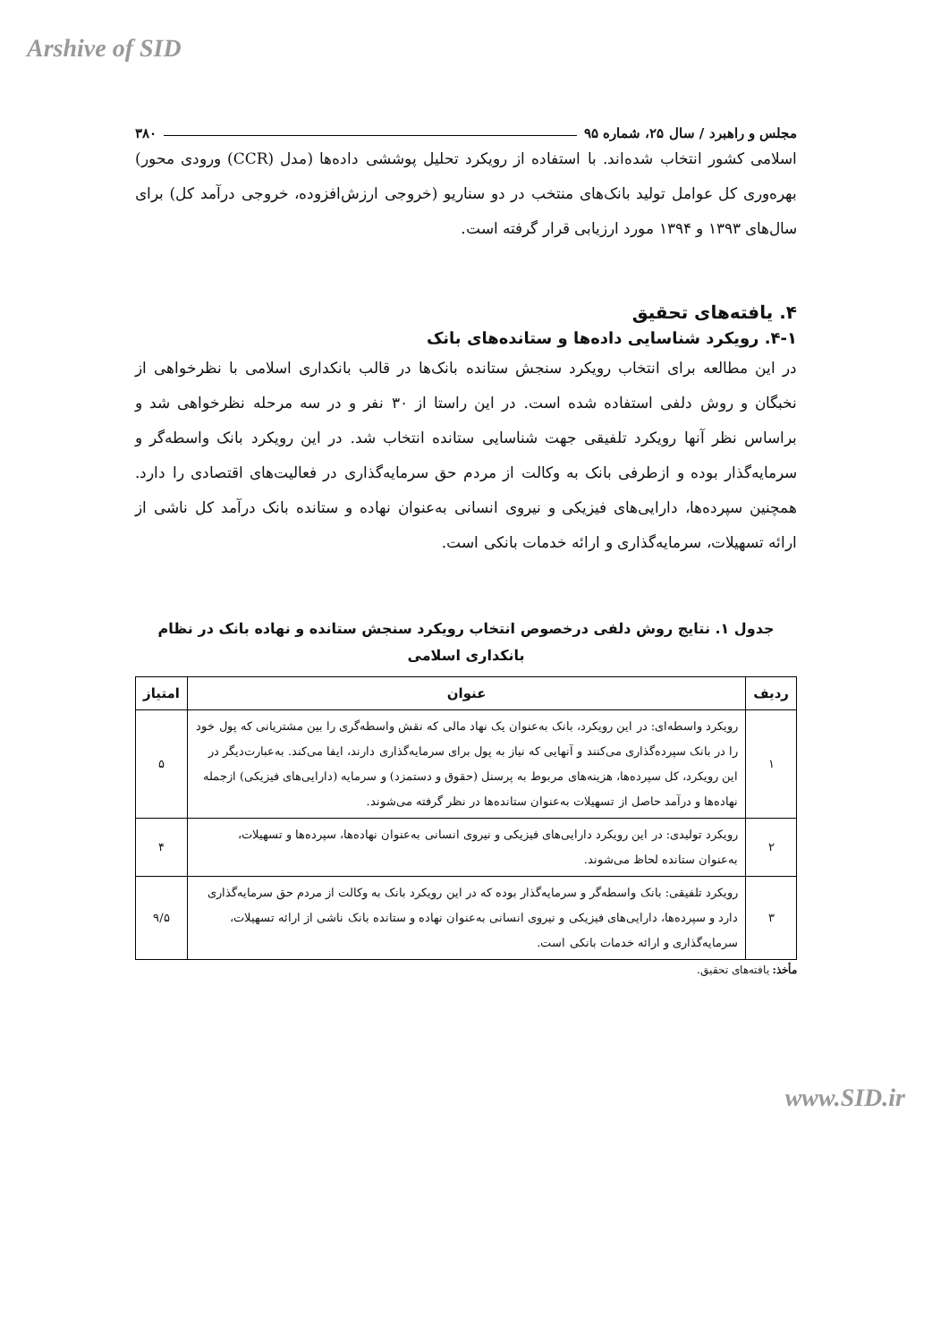Arshive of SID
مجلس و راهبرد / سال ۲۵، شماره ۹۵ ۳۸۰
اسلامی کشور انتخاب شده‌اند. با استفاده از رویکرد تحلیل پوششی داده‌ها (مدل (CCR) ورودی محور) بهره‌وری کل عوامل تولید بانک‌های منتخب در دو سناریو (خروجی ارزش‌افزوده، خروجی درآمد کل) برای سال‌های ۱۳۹۳ و ۱۳۹۴ مورد ارزیابی قرار گرفته است.
۴. یافته‌های تحقیق
۴-۱. رویکرد شناسایی داده‌ها و ستانده‌های بانک
در این مطالعه برای انتخاب رویکرد سنجش ستانده بانک‌ها در قالب بانکداری اسلامی با نظرخواهی از نخبگان و روش دلفی استفاده شده است. در این راستا از ۳۰ نفر و در سه مرحله نظرخواهی شد و براساس نظر آنها رویکرد تلفیقی جهت شناسایی ستانده انتخاب شد. در این رویکرد بانک واسطه‌گر و سرمایه‌گذار بوده و ازطرفی بانک به وکالت از مردم حق سرمایه‌گذاری در فعالیت‌های اقتصادی را دارد. همچنین سپرده‌ها، دارایی‌های فیزیکی و نیروی انسانی به‌عنوان نهاده و ستانده بانک درآمد کل ناشی از ارائه تسهیلات، سرمایه‌گذاری و ارائه خدمات بانکی است.
جدول ۱. نتایج روش دلفی درخصوص انتخاب رویکرد سنجش ستانده و نهاده بانک در نظام بانکداری اسلامی
| ردیف | عنوان | امتیاز |
| --- | --- | --- |
| ۱ | رویکرد واسطه‌ای: در این رویکرد، بانک به‌عنوان یک نهاد مالی که نقش واسطه‌گری را بین مشتریانی که پول خود را در بانک سپرده‌گذاری می‌کنند و آنهایی که نیاز به پول برای سرمایه‌گذاری دارند، ایفا می‌کند. به‌عبارت‌دیگر در این رویکرد، کل سپرده‌ها، هزینه‌های مربوط به پرسنل (حقوق و دستمزد) و سرمایه (دارایی‌های فیزیکی) ازجمله نهاده‌ها و درآمد حاصل از تسهیلات به‌عنوان ستانده‌ها در نظر گرفته می‌شوند. | ۵ |
| ۲ | رویکرد تولیدی: در این رویکرد دارایی‌های فیزیکی و نیروی انسانی به‌عنوان نهاده‌ها، سپرده‌ها و تسهیلات، به‌عنوان ستانده لحاظ می‌شوند. | ۴ |
| ۳ | رویکرد تلفیقی: بانک واسطه‌گر و سرمایه‌گذار بوده که در این رویکرد بانک به وکالت از مردم حق سرمایه‌گذاری دارد و سپرده‌ها، دارایی‌های فیزیکی و نیروی انسانی به‌عنوان نهاده و ستانده بانک ناشی از ارائه تسهیلات، سرمایه‌گذاری و ارائه خدمات بانکی است. | ۹/۵ |
مأخذ: یافته‌های تحقیق.
www.SID.ir